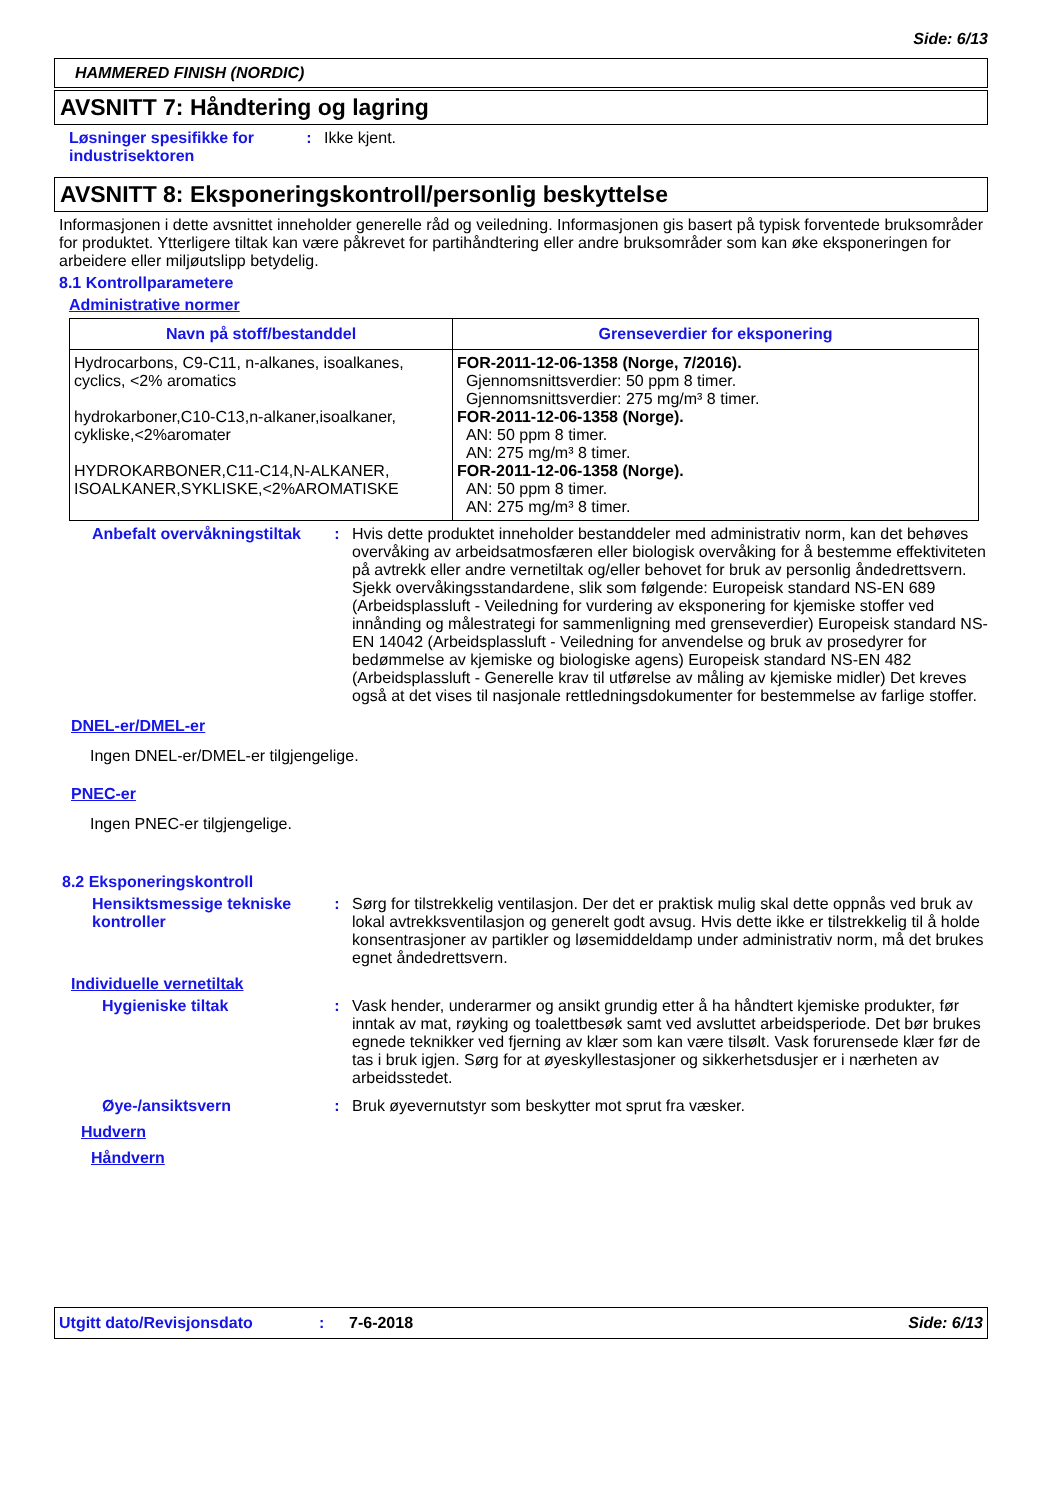Side: 6/13
HAMMERED FINISH (NORDIC)
AVSNITT 7: Håndtering og lagring
Løsninger spesifikke for industrisektoren
: Ikke kjent.
AVSNITT 8: Eksponeringskontroll/personlig beskyttelse
Informasjonen i dette avsnittet inneholder generelle råd og veiledning. Informasjonen gis basert på typisk forventede bruksområder for produktet. Ytterligere tiltak kan være påkrevet for partihåndtering eller andre bruksområder som kan øke eksponeringen for arbeidere eller miljøutslipp betydelig.
8.1 Kontrollparametere
Administrative normer
| Navn på stoff/bestanddel | Grenseverdier for eksponering |
| --- | --- |
| Hydrocarbons, C9-C11, n-alkanes, isoalkanes, cyclics, <2% aromatics hydrokarboner,C10-C13,n-alkaner,isoalkaner, cykliske,<2%aromater HYDROKARBONER,C11-C14,N-ALKANER, ISOALKANER,SYKLISKE,<2%AROMATISKE | FOR-2011-12-06-1358 (Norge, 7/2016). Gjennomsnittsverdier: 50 ppm 8 timer. Gjennomsnittsverdier: 275 mg/m³ 8 timer. FOR-2011-12-06-1358 (Norge). AN: 50 ppm 8 timer. AN: 275 mg/m³ 8 timer. FOR-2011-12-06-1358 (Norge). AN: 50 ppm 8 timer. AN: 275 mg/m³ 8 timer. |
Anbefalt overvåkningstiltak
: Hvis dette produktet inneholder bestanddeler med administrativ norm, kan det behøves overvåking av arbeidsatmosfæren eller biologisk overvåking for å bestemme effektiviteten på avtrekk eller andre vernetiltak og/eller behovet for bruk av personlig åndedrettsvern. Sjekk overvåkingsstandardene, slik som følgende: Europeisk standard NS-EN 689 (Arbeidsplassluft - Veiledning for vurdering av eksponering for kjemiske stoffer ved innånding og målestrategi for sammenligning med grenseverdier) Europeisk standard NS-EN 14042 (Arbeidsplassluft - Veiledning for anvendelse og bruk av prosedyrer for bedømmelse av kjemiske og biologiske agens) Europeisk standard NS-EN 482 (Arbeidsplassluft - Generelle krav til utførelse av måling av kjemiske midler) Det kreves også at det vises til nasjonale rettledningsdokumenter for bestemmelse av farlige stoffer.
DNEL-er/DMEL-er
Ingen DNEL-er/DMEL-er tilgjengelige.
PNEC-er
Ingen PNEC-er tilgjengelige.
8.2 Eksponeringskontroll
Hensiktsmessige tekniske kontroller
: Sørg for tilstrekkelig ventilasjon. Der det er praktisk mulig skal dette oppnås ved bruk av lokal avtrekksventilasjon og generelt godt avsug. Hvis dette ikke er tilstrekkelig til å holde konsentrasjoner av partikler og løsemiddeldamp under administrativ norm, må det brukes egnet åndedrettsvern.
Individuelle vernetiltak
Hygieniske tiltak : Vask hender, underarmer og ansikt grundig etter å ha håndtert kjemiske produkter, før inntak av mat, røyking og toalettbesøk samt ved avsluttet arbeidsperiode. Det bør brukes egnede teknikker ved fjerning av klær som kan være tilsølt. Vask forurensede klær før de tas i bruk igjen. Sørg for at øyeskyllestasjoner og sikkerhetsdusjer er i nærheten av arbeidsstedet.
Øye-/ansiktsvern : Bruk øyevernutstyr som beskytter mot sprut fra væsker.
Hudvern
Håndvern
Utgitt dato/Revisjonsdato: 7-6-2018 Side: 6/13